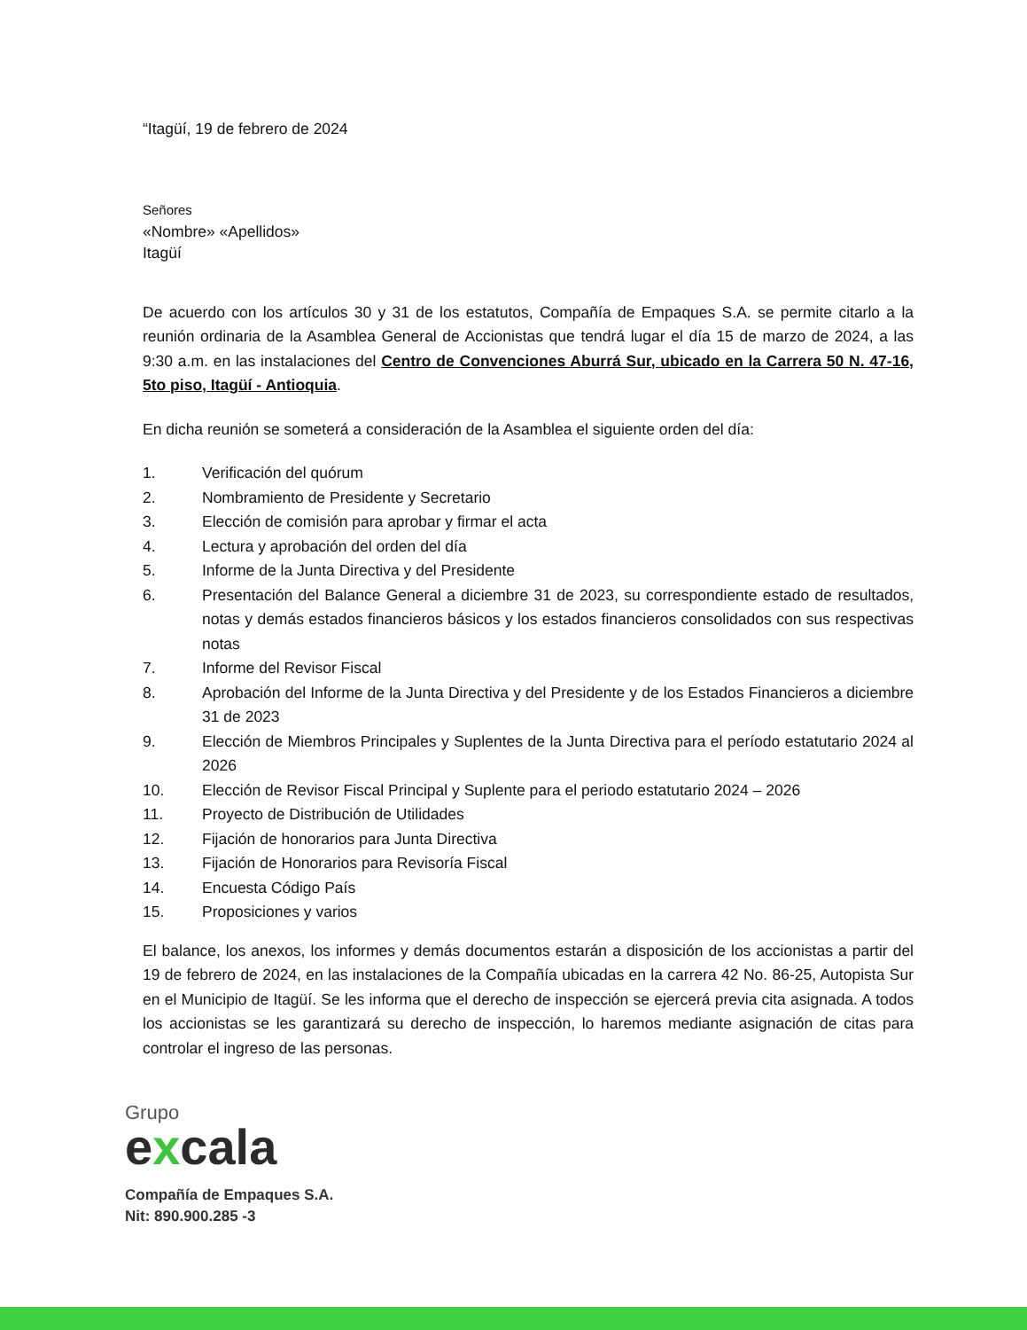“Itagüí, 19 de febrero de 2024
Señores
«Nombre» «Apellidos»
Itagüí
De acuerdo con los artículos 30 y 31 de los estatutos, Compañía de Empaques S.A. se permite citarlo a la reunión ordinaria de la Asamblea General de Accionistas que tendrá lugar el día 15 de marzo de 2024, a las 9:30 a.m. en las instalaciones del Centro de Convenciones Aburrá Sur, ubicado en la Carrera 50 N. 47-16, 5to piso, Itagüí - Antioquia.
En dicha reunión se someterá a consideración de la Asamblea el siguiente orden del día:
1. Verificación del quórum
2. Nombramiento de Presidente y Secretario
3. Elección de comisión para aprobar y firmar el acta
4. Lectura y aprobación del orden del día
5. Informe de la Junta Directiva y del Presidente
6. Presentación del Balance General a diciembre 31 de 2023, su correspondiente estado de resultados, notas y demás estados financieros básicos y los estados financieros consolidados con sus respectivas notas
7. Informe del Revisor Fiscal
8. Aprobación del Informe de la Junta Directiva y del Presidente y de los Estados Financieros a diciembre 31 de 2023
9. Elección de Miembros Principales y Suplentes de la Junta Directiva para el período estatutario 2024 al 2026
10. Elección de Revisor Fiscal Principal y Suplente para el periodo estatutario 2024 – 2026
11. Proyecto de Distribución de Utilidades
12. Fijación de honorarios para Junta Directiva
13. Fijación de Honorarios para Revisoría Fiscal
14. Encuesta Código País
15. Proposiciones y varios
El balance, los anexos, los informes y demás documentos estarán a disposición de los accionistas a partir del 19 de febrero de 2024, en las instalaciones de la Compañía ubicadas en la carrera 42 No. 86-25, Autopista Sur en el Municipio de Itagüí. Se les informa que el derecho de inspección se ejercerá previa cita asignada. A todos los accionistas se les garantizará su derecho de inspección, lo haremos mediante asignación de citas para controlar el ingreso de las personas.
Grupo
excala
Compañía de Empaques S.A.
Nit: 890.900.285 -3